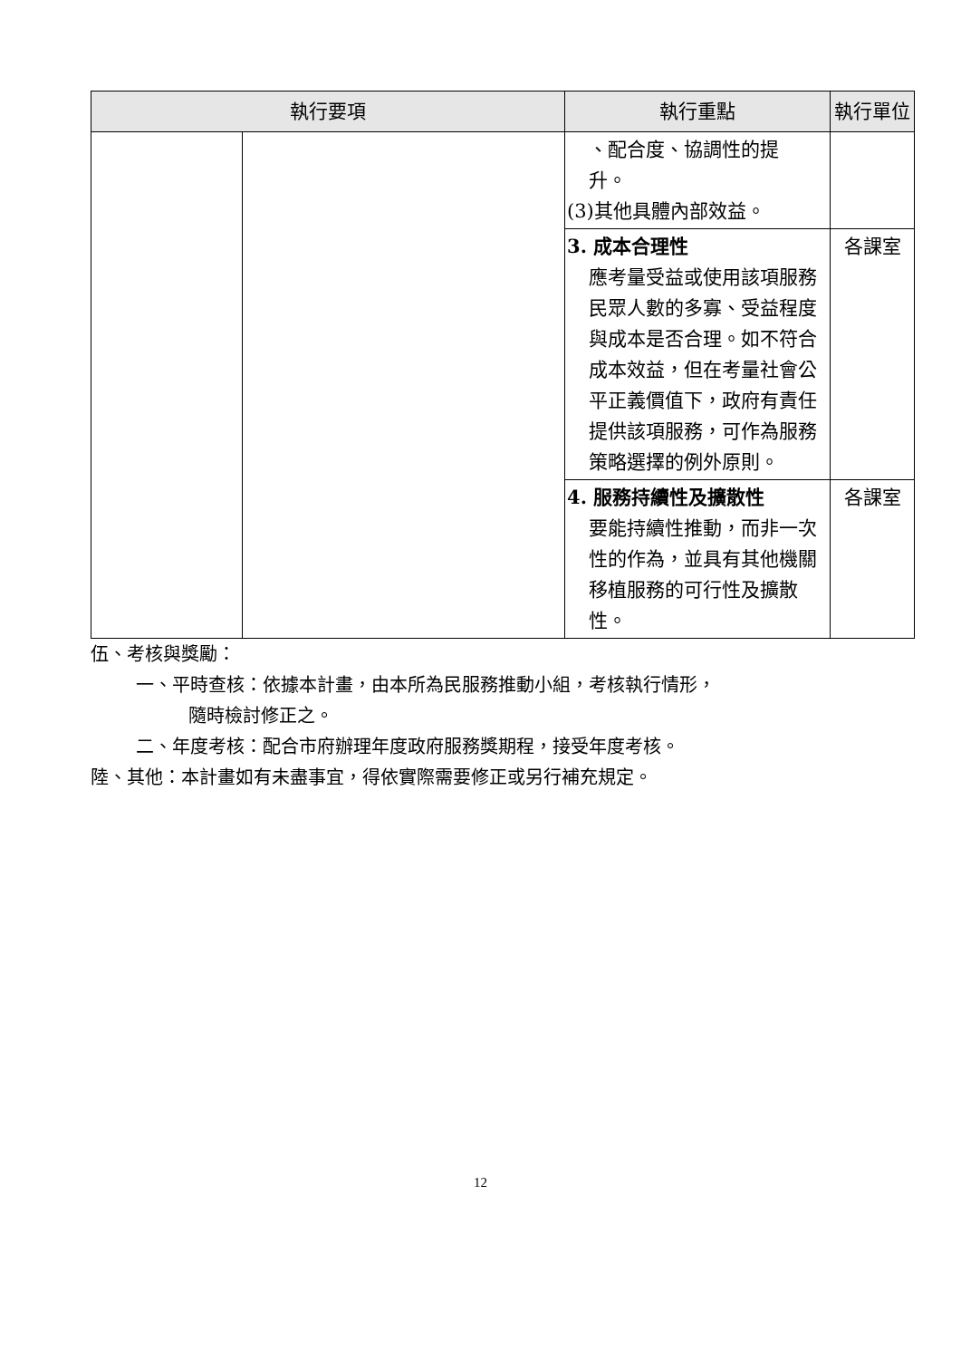| 執行要項 | | 執行重點 | 執行單位 |
| --- | --- | --- | --- |
| | | 、配合度、協調性的提 升。 (3)其他具體內部效益。 | |
| | | 3. 成本合理性 應考量受益或使用該項服務民眾人數的多寡、受益程度與成本是否合理。如不符合成本效益，但在考量社會公平正義價值下，政府有責任提供該項服務，可作為服務策略選擇的例外原則。 | 各課室 |
| | | 4. 服務持續性及擴散性 要能持續性推動，而非一次性的作為，並具有其他機關移植服務的可行性及擴散性。 | 各課室 |
伍、考核與獎勵：
一、平時查核：依據本計畫，由本所為民服務推動小組，考核執行情形，
隨時檢討修正之。
二、年度考核：配合市府辦理年度政府服務獎期程，接受年度考核。
陸、其他：本計畫如有未盡事宜，得依實際需要修正或另行補充規定。
12